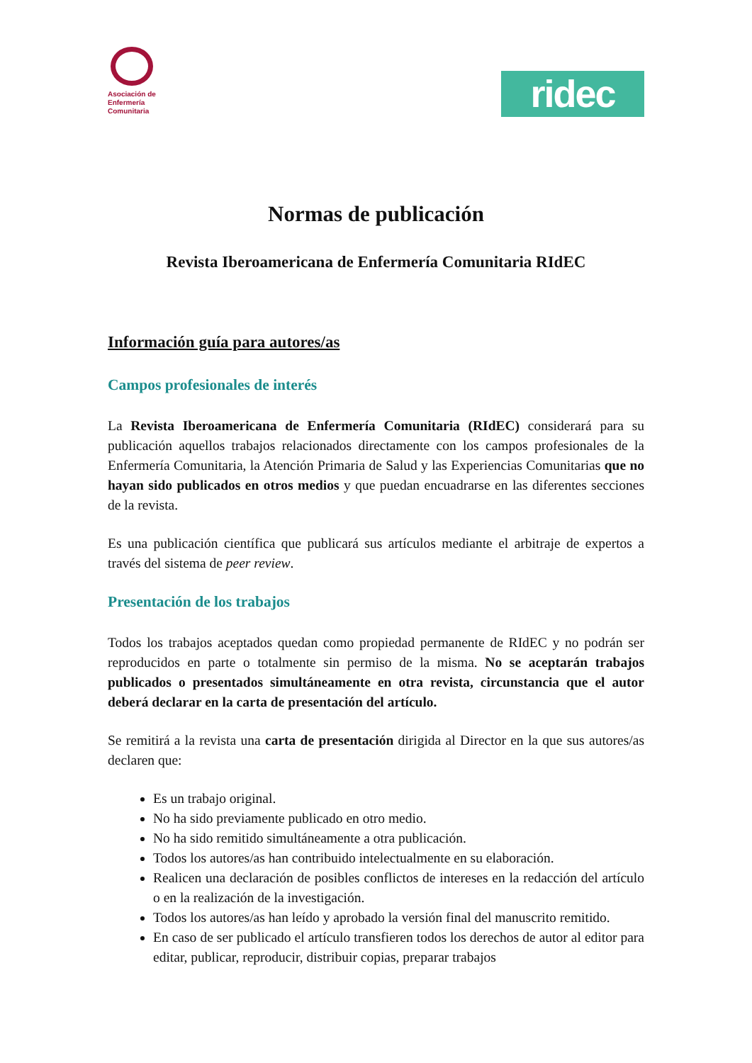Asociación de
Enfermería
Comunitaria
ridec
Normas de publicación
Revista Iberoamericana de Enfermería Comunitaria RIdEC
Información guía para autores/as
Campos profesionales de interés
La Revista Iberoamericana de Enfermería Comunitaria (RIdEC) considerará para su publicación aquellos trabajos relacionados directamente con los campos profesionales de la Enfermería Comunitaria, la Atención Primaria de Salud y las Experiencias Comunitarias que no hayan sido publicados en otros medios y que puedan encuadrarse en las diferentes secciones de la revista.
Es una publicación científica que publicará sus artículos mediante el arbitraje de expertos a través del sistema de peer review.
Presentación de los trabajos
Todos los trabajos aceptados quedan como propiedad permanente de RIdEC y no podrán ser reproducidos en parte o totalmente sin permiso de la misma. No se aceptarán trabajos publicados o presentados simultáneamente en otra revista, circunstancia que el autor deberá declarar en la carta de presentación del artículo.
Se remitirá a la revista una carta de presentación dirigida al Director en la que sus autores/as declaren que:
Es un trabajo original.
No ha sido previamente publicado en otro medio.
No ha sido remitido simultáneamente a otra publicación.
Todos los autores/as han contribuido intelectualmente en su elaboración.
Realicen una declaración de posibles conflictos de intereses en la redacción del artículo o en la realización de la investigación.
Todos los autores/as han leído y aprobado la versión final del manuscrito remitido.
En caso de ser publicado el artículo transfieren todos los derechos de autor al editor para editar, publicar, reproducir, distribuir copias, preparar trabajos